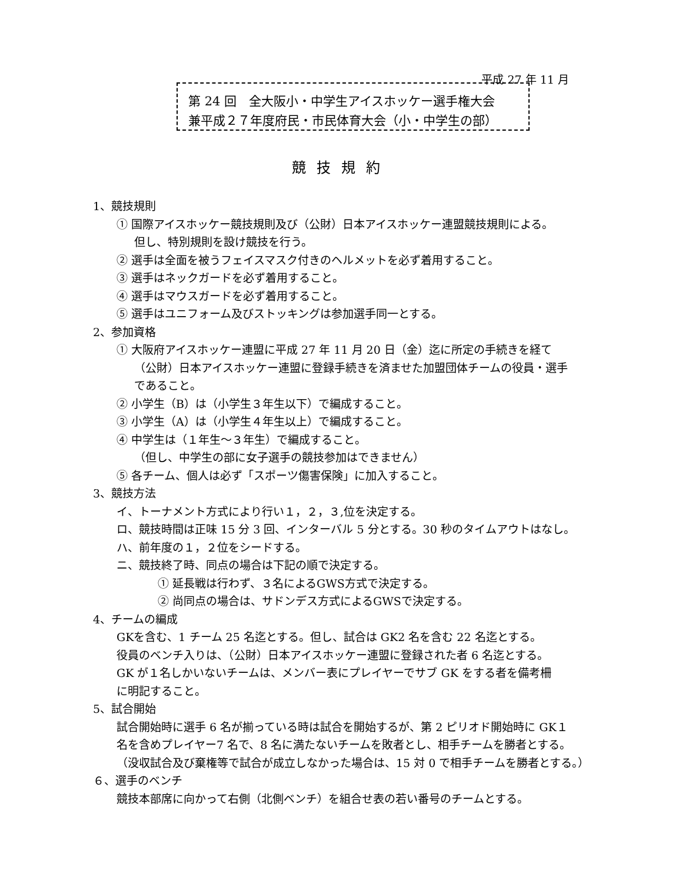平成 27 年 11 月
第 24 回　全大阪小・中学生アイスホッケー選手権大会
兼平成２７年度府民・市民体育大会（小・中学生の部）
競技規約
1、競技規則
① 国際アイスホッケー競技規則及び（公財）日本アイスホッケー連盟競技規則による。
但し、特別規則を設け競技を行う。
② 選手は全面を被うフェイスマスク付きのヘルメットを必ず着用すること。
③ 選手はネックガードを必ず着用すること。
④ 選手はマウスガードを必ず着用すること。
⑤ 選手はユニフォーム及びストッキングは参加選手同一とする。
2、参加資格
① 大阪府アイスホッケー連盟に平成 27 年 11 月 20 日（金）迄に所定の手続きを経て
（公財）日本アイスホッケー連盟に登録手続きを済ませた加盟団体チームの役員・選手
であること。
② 小学生（B）は（小学生３年生以下）で編成すること。
③ 小学生（A）は（小学生４年生以上）で編成すること。
④ 中学生は（１年生～３年生）で編成すること。
（但し、中学生の部に女子選手の競技参加はできません）
⑤ 各チーム、個人は必ず「スポーツ傷害保険」に加入すること。
3、競技方法
イ、トーナメント方式により行い１，２，３,位を決定する。
ロ、競技時間は正味 15 分 3 回、インターバル 5 分とする。30 秒のタイムアウトはなし。
ハ、前年度の１，２位をシードする。
ニ、競技終了時、同点の場合は下記の順で決定する。
① 延長戦は行わず、３名によるGWS方式で決定する。
② 尚同点の場合は、サドンデス方式によるGWSで決定する。
4、チームの編成
GKを含む、1 チーム 25 名迄とする。但し、試合は GK2 名を含む 22 名迄とする。
役員のベンチ入りは、（公財）日本アイスホッケー連盟に登録された者 6 名迄とする。
GK が１名しかいないチームは、メンバー表にプレイヤーでサブ GK をする者を備考柵
に明記すること。
5、試合開始
試合開始時に選手 6 名が揃っている時は試合を開始するが、第 2 ピリオド開始時に GK１
名を含めプレイヤー7 名で、8 名に満たないチームを敗者とし、相手チームを勝者とする。
（没収試合及び棄権等で試合が成立しなかった場合は、15 対 0 で相手チームを勝者とする。）
６、選手のベンチ
競技本部席に向かって右側（北側ベンチ）を組合せ表の若い番号のチームとする。